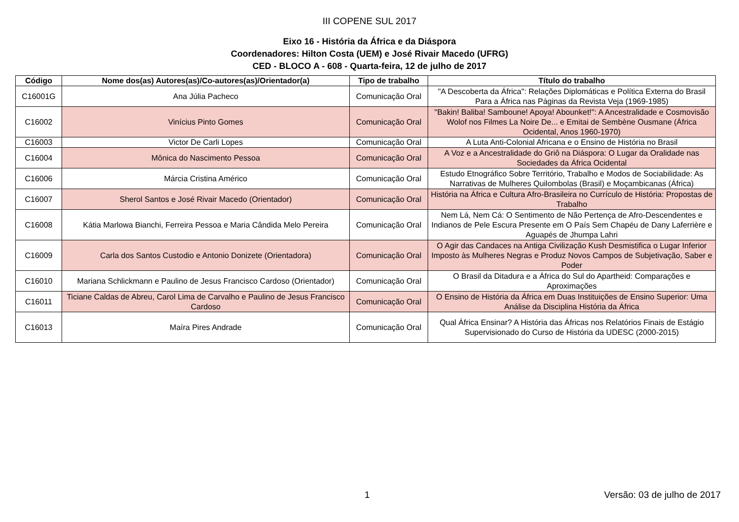III COPENE SUL 2017
Eixo 16 - História da África e da Diáspora
Coordenadores: Hilton Costa (UEM) e José Rivair Macedo (UFRG)
CED - BLOCO A - 608 - Quarta-feira, 12 de julho de 2017
| Código | Nome dos(as) Autores(as)/Co-autores(as)/Orientador(a) | Tipo de trabalho | Título do trabalho |
| --- | --- | --- | --- |
| C16001G | Ana Júlia Pacheco | Comunicação Oral | "A Descoberta da África": Relações Diplomáticas e Política Externa do Brasil Para a África nas Páginas da Revista Veja (1969-1985) |
| C16002 | Vinícius Pinto Gomes | Comunicação Oral | "Bakin! Baliba! Samboune! Apoya! Abounket!": A Ancestralidade e Cosmovisão Wolof nos Filmes La Noire De... e Emitai de Sembène Ousmane (África Ocidental, Anos 1960-1970) |
| C16003 | Victor De Carli Lopes | Comunicação Oral | A Luta Anti-Colonial Africana e o Ensino de História no Brasil |
| C16004 | Mônica do Nascimento Pessoa | Comunicação Oral | A Voz e a Ancestralidade do Griô na Diáspora: O Lugar da Oralidade nas Sociedades da África Ocidental |
| C16006 | Márcia Cristina Américo | Comunicação Oral | Estudo Etnográfico Sobre Território, Trabalho e Modos de Sociabilidade: As Narrativas de Mulheres Quilombolas (Brasil) e Moçambicanas (África) |
| C16007 | Sherol Santos e José Rivair Macedo (Orientador) | Comunicação Oral | História na África e Cultura Afro-Brasileira no Currículo de História: Propostas de Trabalho |
| C16008 | Kátia Marlowa Bianchi, Ferreira Pessoa e Maria Cândida Melo Pereira | Comunicação Oral | Nem Lá, Nem Cá: O Sentimento de Não Pertença de Afro-Descendentes e Indianos de Pele Escura Presente em O País Sem Chapéu de Dany Laferrière e Aguapés de Jhumpa Lahri |
| C16009 | Carla dos Santos Custodio e Antonio Donizete (Orientadora) | Comunicação Oral | O Agir das Candaces na Antiga Civilização Kush Desmistifica o Lugar Inferior Imposto às Mulheres Negras e Produz Novos Campos de Subjetivação, Saber e Poder |
| C16010 | Mariana Schlickmann e Paulino de Jesus Francisco Cardoso (Orientador) | Comunicação Oral | O Brasil da Ditadura e a África do Sul do Apartheid: Comparações e Aproximações |
| C16011 | Ticiane Caldas de Abreu, Carol Lima de Carvalho e Paulino de Jesus Francisco Cardoso | Comunicação Oral | O Ensino de História da África em Duas Instituições de Ensino Superior: Uma Análise da Disciplina História da África |
| C16013 | Maíra Pires Andrade | Comunicação Oral | Qual África Ensinar? A História das Áfricas nos Relatórios Finais de Estágio Supervisionado do Curso de História da UDESC (2000-2015) |
1 Versão: 03 de julho de 2017